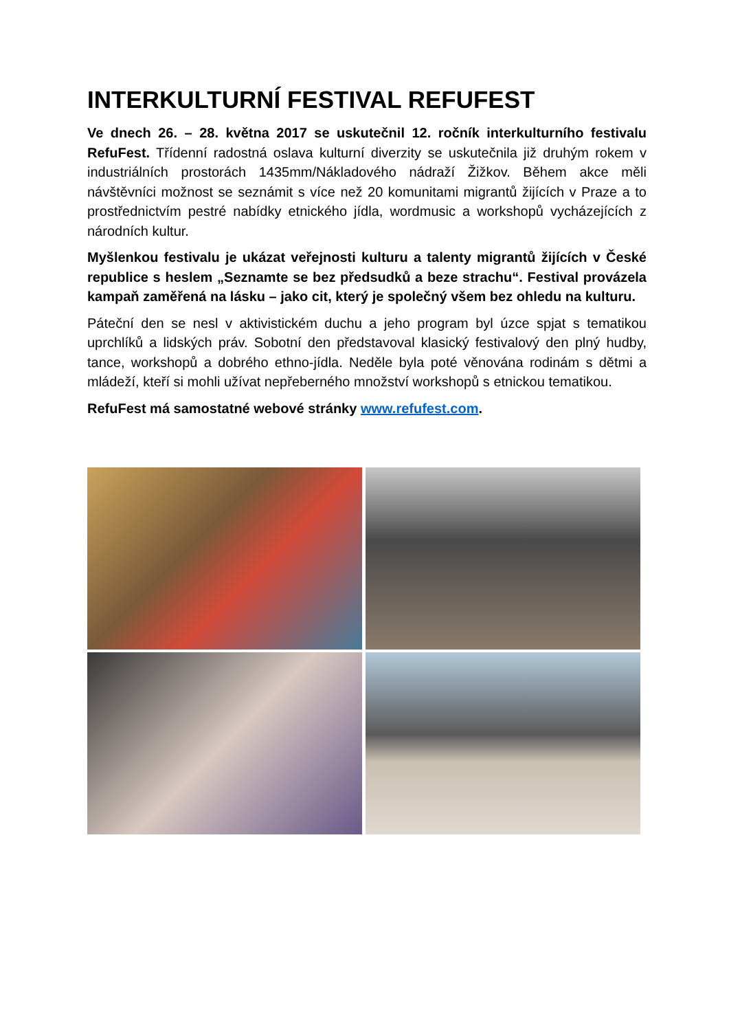INTERKULTURNÍ FESTIVAL REFUFEST
Ve dnech 26. – 28. května 2017 se uskutečnil 12. ročník interkulturního festivalu RefuFest. Třídenní radostná oslava kulturní diverzity se uskutečnila již druhým rokem v industriálních prostorách 1435mm/Nákladového nádraží Žižkov. Během akce měli návštěvníci možnost se seznámit s více než 20 komunitami migrantů žijících v Praze a to prostřednictvím pestré nabídky etnického jídla, wordmusic a workshopů vycházejících z národních kultur.
Myšlenkou festivalu je ukázat veřejnosti kulturu a talenty migrantů žijících v České republice s heslem „Seznamte se bez předsudků a beze strachu“. Festival provázela kampaň zaměřená na lásku – jako cit, který je společný všem bez ohledu na kulturu.
Páteční den se nesl v aktivistickém duchu a jeho program byl úzce spjat s tematikou uprchlíků a lidských práv. Sobotní den představoval klasický festivalový den plný hudby, tance, workshopů a dobrého ethno-jídla. Neděle byla poté věnována rodinám s dětmi a mládeží, kteří si mohli užívat nepřeberného množství workshopů s etnickou tematikou.
RefuFest má samostatné webové stránky www.refufest.com.